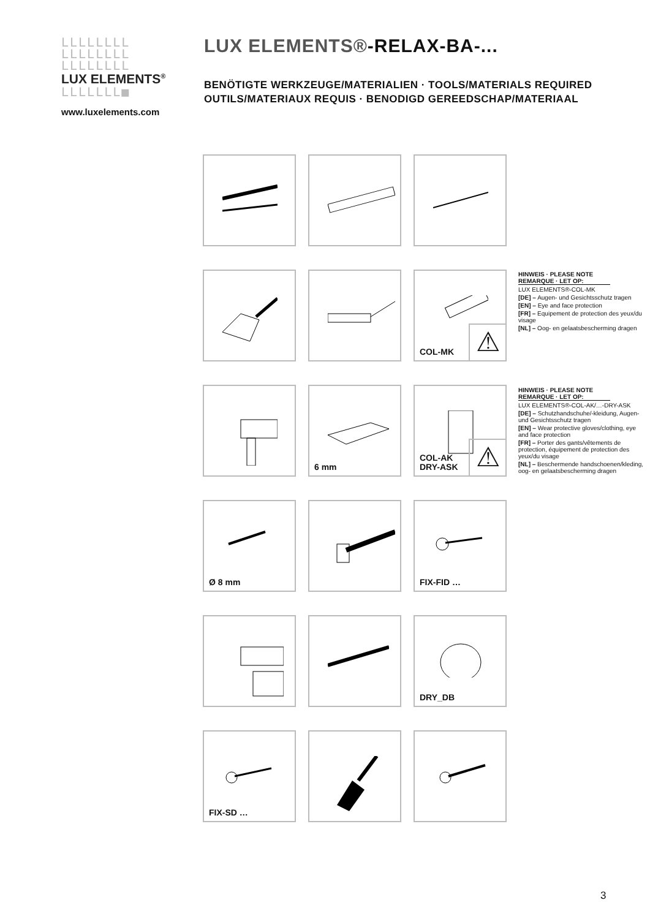LLLLLLLL
LLLLLLLL
LLLLLLLL
LUX ELEMENTS<sup>®</sup>
LLLLLLL■
www.luxelements.com
LUX ELEMENTS®-RELAX-BA-...
BENÖTIGTE WERKZEUGE/MATERIALIEN · TOOLS/MATERIALS REQUIRED
OUTILS/MATERIAUX REQUIS · BENODIGD GEREEDSCHAP/MATERIAAL
COL-MK ⚠
6 mm
COL-AK
DRY-ASK
⚠
Ø 8 mm
FIX-FID …
DRY_DB
FIX-SD …
HINWEIS · PLEASE NOTE
REMARQUE · LET OP:
LUX ELEMENTS®-COL-MK
[DE] – Augen- und Gesichtsschutz tragen
[EN] – Eye and face protection
[FR] – Equipement de protection des yeux/du visage
[NL] – Oog- en gelaatsbescherming dragen
HINWEIS · PLEASE NOTE
REMARQUE · LET OP:
LUX ELEMENTS®-COL-AK/…-DRY-ASK
[DE] – Schutzhandschuhe/-kleidung, Augen- und Gesichtsschutz tragen
[EN] – Wear protective gloves/clothing, eye and face protection
[FR] – Porter des gants/vêtements de protection, équipement de protection des yeux/du visage
[NL] – Beschermende handschoenen/kleding, oog- en gelaatsbescherming dragen
3